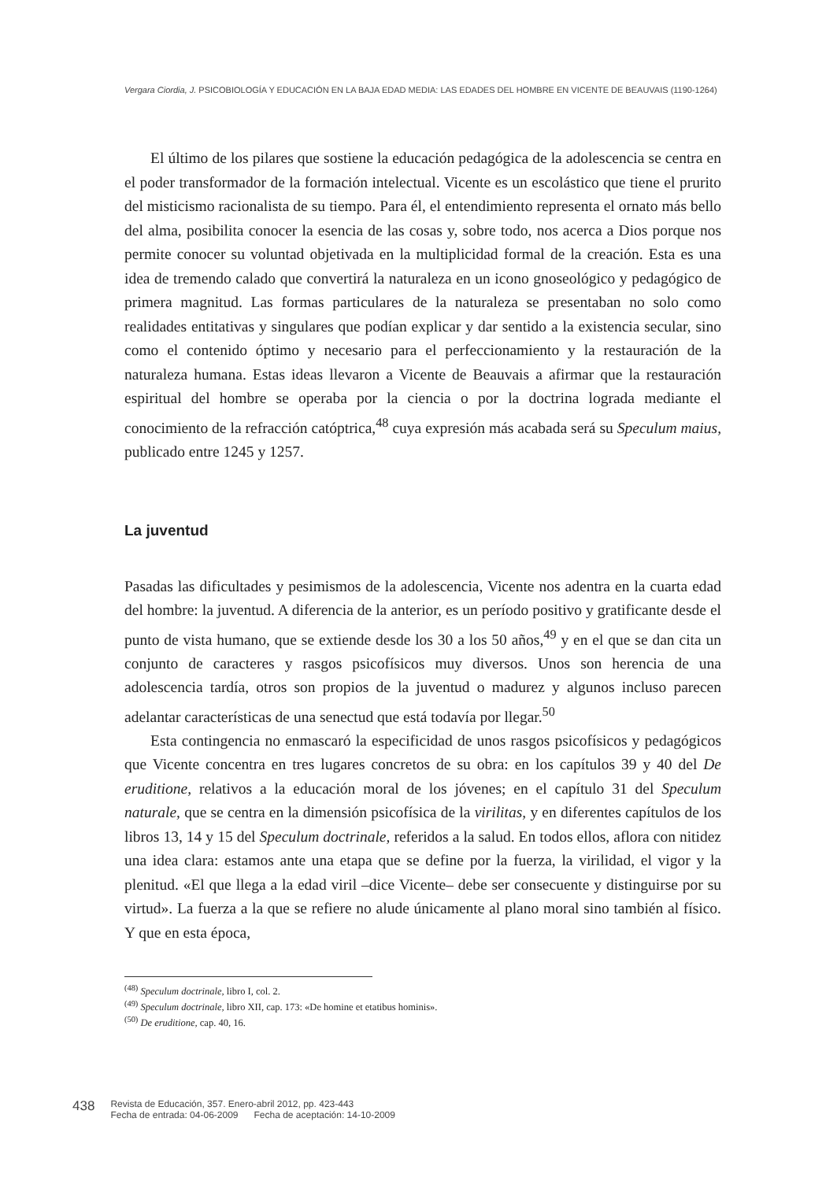Vergara Ciordia, J. PSICOBIOLOGÍA Y EDUCACIÓN EN LA BAJA EDAD MEDIA: LAS EDADES DEL HOMBRE EN VICENTE DE BEAUVAIS (1190-1264)
El último de los pilares que sostiene la educación pedagógica de la adolescencia se centra en el poder transformador de la formación intelectual. Vicente es un escolástico que tiene el prurito del misticismo racionalista de su tiempo. Para él, el entendimiento representa el ornato más bello del alma, posibilita conocer la esencia de las cosas y, sobre todo, nos acerca a Dios porque nos permite conocer su voluntad objetivada en la multiplicidad formal de la creación. Esta es una idea de tremendo calado que convertirá la naturaleza en un icono gnoseológico y pedagógico de primera magnitud. Las formas particulares de la naturaleza se presentaban no solo como realidades entitativas y singulares que podían explicar y dar sentido a la existencia secular, sino como el contenido óptimo y necesario para el perfeccionamiento y la restauración de la naturaleza humana. Estas ideas llevaron a Vicente de Beauvais a afirmar que la restauración espiritual del hombre se operaba por la ciencia o por la doctrina lograda mediante el conocimiento de la refracción catóptrica,<sup>48</sup> cuya expresión más acabada será su Speculum maius, publicado entre 1245 y 1257.
La juventud
Pasadas las dificultades y pesimismos de la adolescencia, Vicente nos adentra en la cuarta edad del hombre: la juventud. A diferencia de la anterior, es un período positivo y gratificante desde el punto de vista humano, que se extiende desde los 30 a los 50 años,<sup>49</sup> y en el que se dan cita un conjunto de caracteres y rasgos psicofísicos muy diversos. Unos son herencia de una adolescencia tardía, otros son propios de la juventud o madurez y algunos incluso parecen adelantar características de una senectud que está todavía por llegar.<sup>50</sup>
Esta contingencia no enmascaró la especificidad de unos rasgos psicofísicos y pedagógicos que Vicente concentra en tres lugares concretos de su obra: en los capítulos 39 y 40 del De eruditione, relativos a la educación moral de los jóvenes; en el capítulo 31 del Speculum naturale, que se centra en la dimensión psicofísica de la virilitas, y en diferentes capítulos de los libros 13, 14 y 15 del Speculum doctrinale, referidos a la salud. En todos ellos, aflora con nitidez una idea clara: estamos ante una etapa que se define por la fuerza, la virilidad, el vigor y la plenitud. «El que llega a la edad viril –dice Vicente– debe ser consecuente y distinguirse por su virtud». La fuerza a la que se refiere no alude únicamente al plano moral sino también al físico. Y que en esta época,
<sup>(48)</sup> Speculum doctrinale, libro I, col. 2.
<sup>(49)</sup> Speculum doctrinale, libro XII, cap. 173: «De homine et etatibus hominis».
<sup>(50)</sup> De eruditione, cap. 40, 16.
438
Revista de Educación, 357. Enero-abril 2012, pp. 423-443
Fecha de entrada: 04-06-2009 Fecha de aceptación: 14-10-2009